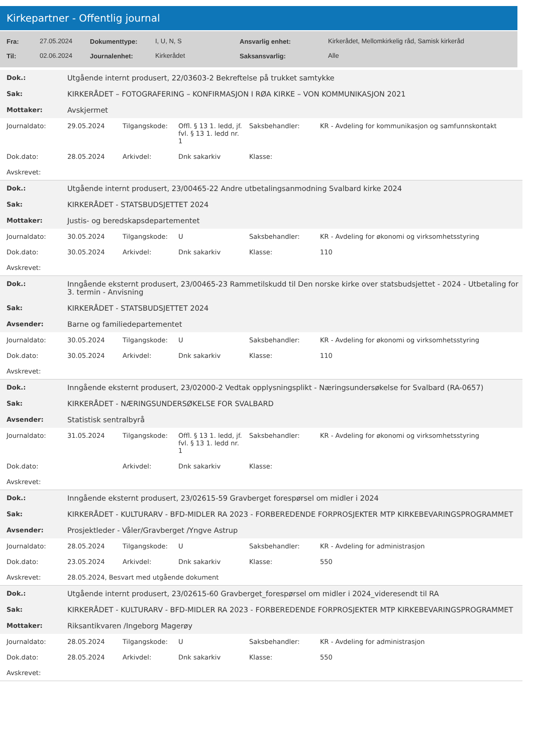Kirkepartner - Offentlig journal
| Fra: | 27.05.2024 | Dokumenttype: | I, U, N, S | Ansvarlig enhet: | Kirkerådet, Mellomkirkelig råd, Samisk kirkeråd |
| Til: | 02.06.2024 | Journalenhet: | Kirkerådet | Saksansvarlig: | Alle |
| Dok.: | Utgående internt produsert, 22/03603-2 Bekreftelse på trukket samtykke | | | | |
| Sak: | KIRKERÅDET – FOTOGRAFERING – KONFIRMASJON I RØA KIRKE – VON KOMMUNIKASJON 2021 | | | | |
| Mottaker: | Avskjermet | | | | |
| Journaldato: | 29.05.2024 | Tilgangskode: | Offl. § 13 1. ledd, jf. fvl. § 13 1. ledd nr. 1 | Saksbehandler: | KR - Avdeling for kommunikasjon og samfunnskontakt |
| Dok.dato: | 28.05.2024 | Arkivdel: | Dnk sakarkiv | Klasse: | |
| Avskrevet: | | | | | |
| Dok.: | Utgående internt produsert, 23/00465-22 Andre utbetalingsanmodning Svalbard kirke 2024 | | | | |
| Sak: | KIRKERÅDET - STATSBUDSJETTET 2024 | | | | |
| Mottaker: | Justis- og beredskapsdepartementet | | | | |
| Journaldato: | 30.05.2024 | Tilgangskode: | U | Saksbehandler: | KR - Avdeling for økonomi og virksomhetsstyring |
| Dok.dato: | 30.05.2024 | Arkivdel: | Dnk sakarkiv | Klasse: | 110 |
| Avskrevet: | | | | | |
| Dok.: | Inngående eksternt produsert, 23/00465-23 Rammetilskudd til Den norske kirke over statsbudsjettet - 2024 - Utbetaling for 3. termin - Anvisning | | | | |
| Sak: | KIRKERÅDET - STATSBUDSJETTET 2024 | | | | |
| Avsender: | Barne og familiedepartementet | | | | |
| Journaldato: | 30.05.2024 | Tilgangskode: | U | Saksbehandler: | KR - Avdeling for økonomi og virksomhetsstyring |
| Dok.dato: | 30.05.2024 | Arkivdel: | Dnk sakarkiv | Klasse: | 110 |
| Avskrevet: | | | | | |
| Dok.: | Inngående eksternt produsert, 23/02000-2 Vedtak opplysningsplikt - Næringsundersøkelse for Svalbard (RA-0657) | | | | |
| Sak: | KIRKERÅDET - NÆRINGSUNDERSØKELSE FOR SVALBARD | | | | |
| Avsender: | Statistisk sentralbyrå | | | | |
| Journaldato: | 31.05.2024 | Tilgangskode: | Offl. § 13 1. ledd, jf. fvl. § 13 1. ledd nr. 1 | Saksbehandler: | KR - Avdeling for økonomi og virksomhetsstyring |
| Dok.dato: | | Arkivdel: | Dnk sakarkiv | Klasse: | |
| Avskrevet: | | | | | |
| Dok.: | Inngående eksternt produsert, 23/02615-59 Gravberget forespørsel om midler i 2024 | | | | |
| Sak: | KIRKERÅDET - KULTURARV - BFD-MIDLER RA 2023 - FORBEREDENDE FORPROSJEKTER MTP KIRKEBEVARINGSPROGRAMMET | | | | |
| Avsender: | Prosjektleder - Våler/Gravberget /Yngve Astrup | | | | |
| Journaldato: | 28.05.2024 | Tilgangskode: | U | Saksbehandler: | KR - Avdeling for administrasjon |
| Dok.dato: | 23.05.2024 | Arkivdel: | Dnk sakarkiv | Klasse: | 550 |
| Avskrevet: | 28.05.2024, Besvart med utgående dokument | | | | |
| Dok.: | Utgående internt produsert, 23/02615-60 Gravberget_forespørsel om midler i 2024_videresendt til RA | | | | |
| Sak: | KIRKERÅDET - KULTURARV - BFD-MIDLER RA 2023 - FORBEREDENDE FORPROSJEKTER MTP KIRKEBEVARINGSPROGRAMMET | | | | |
| Mottaker: | Riksantikvaren /Ingeborg Magerøy | | | | |
| Journaldato: | 28.05.2024 | Tilgangskode: | U | Saksbehandler: | KR - Avdeling for administrasjon |
| Dok.dato: | 28.05.2024 | Arkivdel: | Dnk sakarkiv | Klasse: | 550 |
| Avskrevet: | | | | | |